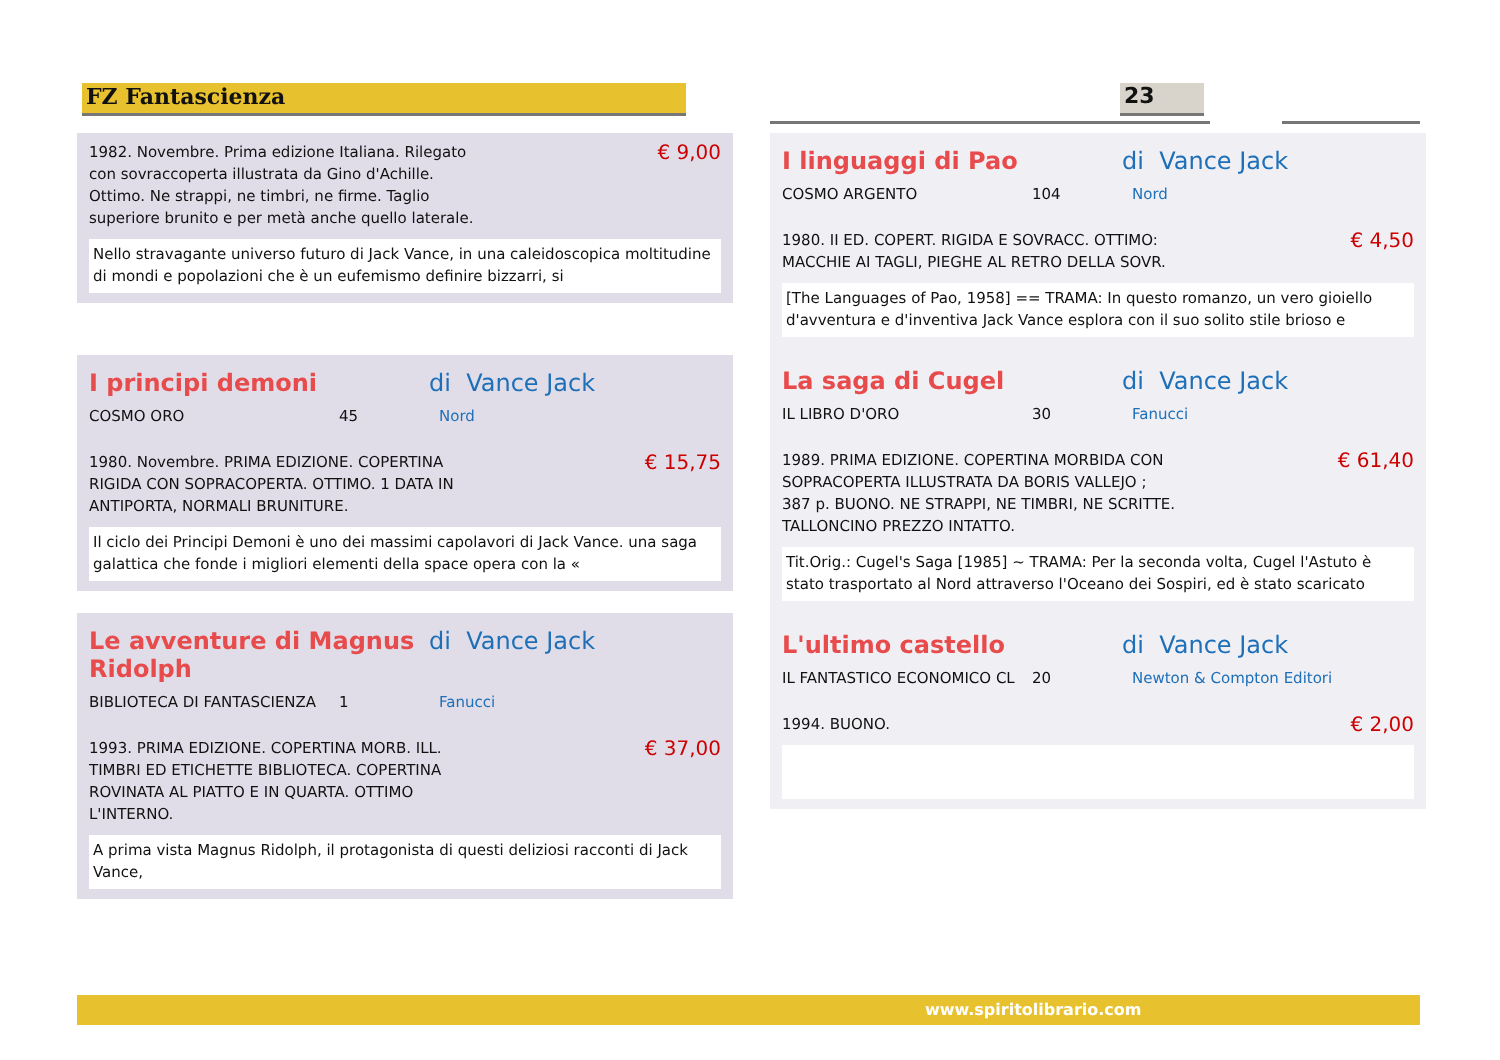FZ Fantascienza 23
1982. Novembre. Prima edizione Italiana. Rilegato
con sovraccoperta illustrata da Gino d'Achille.
Ottimo. Ne strappi, ne timbri, ne firme. Taglio
superiore brunito e per metà anche quello laterale. € 9,00
Nello stravagante universo futuro di Jack Vance, in una caleidoscopica moltitudine di mondi e popolazioni che è un eufemismo definire bizzarri, si
I principi demoni di Vance Jack
COSMO ORO 45 Nord
1980. Novembre. PRIMA EDIZIONE. COPERTINA
RIGIDA CON SOPRACOPERTA. OTTIMO. 1 DATA IN
ANTIPORTA, NORMALI BRUNITURE. € 15,75
Il ciclo dei Principi Demoni è uno dei massimi capolavori di Jack Vance. una saga galattica che fonde i migliori elementi della space opera con la «
Le avventure di Magnus Ridolph di Vance Jack
BIBLIOTECA DI FANTASCIENZA 1 Fanucci
1993. PRIMA EDIZIONE. COPERTINA MORB. ILL.
TIMBRI ED ETICHETTE BIBLIOTECA. COPERTINA
ROVINATA AL PIATTO E IN QUARTA. OTTIMO
L'INTERNO. € 37,00
A prima vista Magnus Ridolph, il protagonista di questi deliziosi racconti di Jack Vance,
I linguaggi di Pao di Vance Jack
COSMO ARGENTO 104 Nord
1980. II ED. COPERT. RIGIDA E SOVRACC. OTTIMO:
MACCHIE AI TAGLI, PIEGHE AL RETRO DELLA SOVR. € 4,50
[The Languages of Pao, 1958] == TRAMA: In questo romanzo, un vero gioiello d'avventura e d'inventiva Jack Vance esplora con il suo solito stile brioso e
La saga di Cugel di Vance Jack
IL LIBRO D'ORO 30 Fanucci
1989. PRIMA EDIZIONE. COPERTINA MORBIDA CON
SOPRACOPERTA ILLUSTRATA DA BORIS VALLEJO ;
387 p. BUONO. NE STRAPPI, NE TIMBRI, NE SCRITTE.
TALLONCINO PREZZO INTATTO. € 61,40
Tit.Orig.: Cugel's Saga [1985] ~ TRAMA: Per la seconda volta, Cugel l'Astuto è stato trasportato al Nord attraverso l'Oceano dei Sospiri, ed è stato scaricato
L'ultimo castello di Vance Jack
IL FANTASTICO ECONOMICO CL 20 Newton & Compton Editori
1994. BUONO. € 2,00
www.spiritolibrario.com